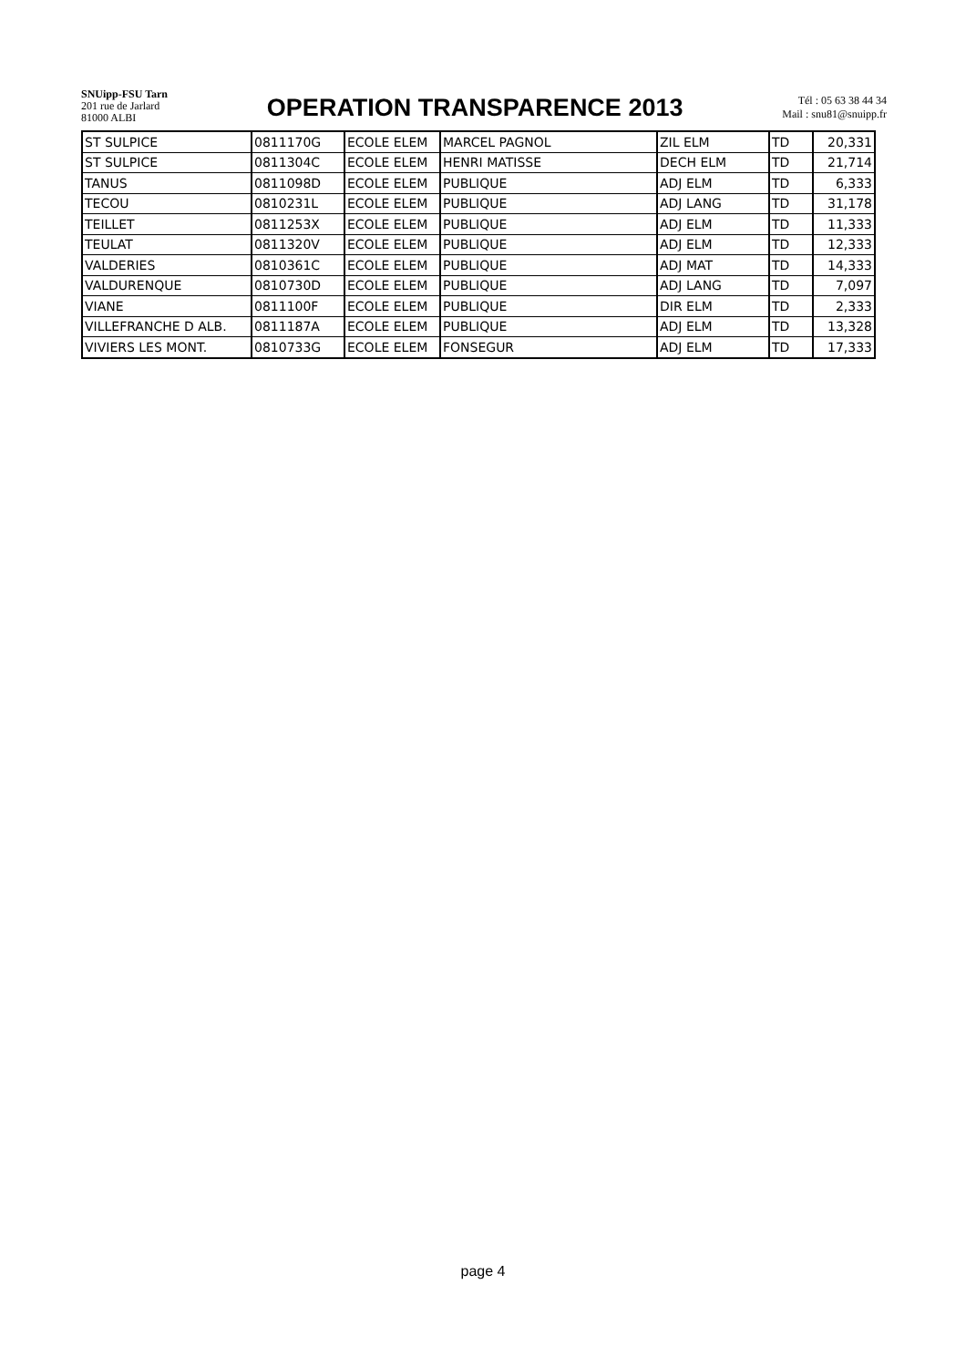SNUipp-FSU Tarn
201 rue de Jarlard
81000 ALBI
OPERATION TRANSPARENCE 2013
Tél : 05 63 38 44 34
Mail : snu81@snuipp.fr
| ST SULPICE | 0811170G | ECOLE ELEM | MARCEL PAGNOL | ZIL ELM | TD | 20,331 |
| ST SULPICE | 0811304C | ECOLE ELEM | HENRI MATISSE | DECH ELM | TD | 21,714 |
| TANUS | 0811098D | ECOLE ELEM | PUBLIQUE | ADJ ELM | TD | 6,333 |
| TECOU | 0810231L | ECOLE ELEM | PUBLIQUE | ADJ LANG | TD | 31,178 |
| TEILLET | 0811253X | ECOLE ELEM | PUBLIQUE | ADJ ELM | TD | 11,333 |
| TEULAT | 0811320V | ECOLE ELEM | PUBLIQUE | ADJ ELM | TD | 12,333 |
| VALDERIES | 0810361C | ECOLE ELEM | PUBLIQUE | ADJ MAT | TD | 14,333 |
| VALDURENQUE | 0810730D | ECOLE ELEM | PUBLIQUE | ADJ LANG | TD | 7,097 |
| VIANE | 0811100F | ECOLE ELEM | PUBLIQUE | DIR ELM | TD | 2,333 |
| VILLEFRANCHE D ALB. | 0811187A | ECOLE ELEM | PUBLIQUE | ADJ ELM | TD | 13,328 |
| VIVIERS LES MONT. | 0810733G | ECOLE ELEM | FONSEGUR | ADJ ELM | TD | 17,333 |
page 4